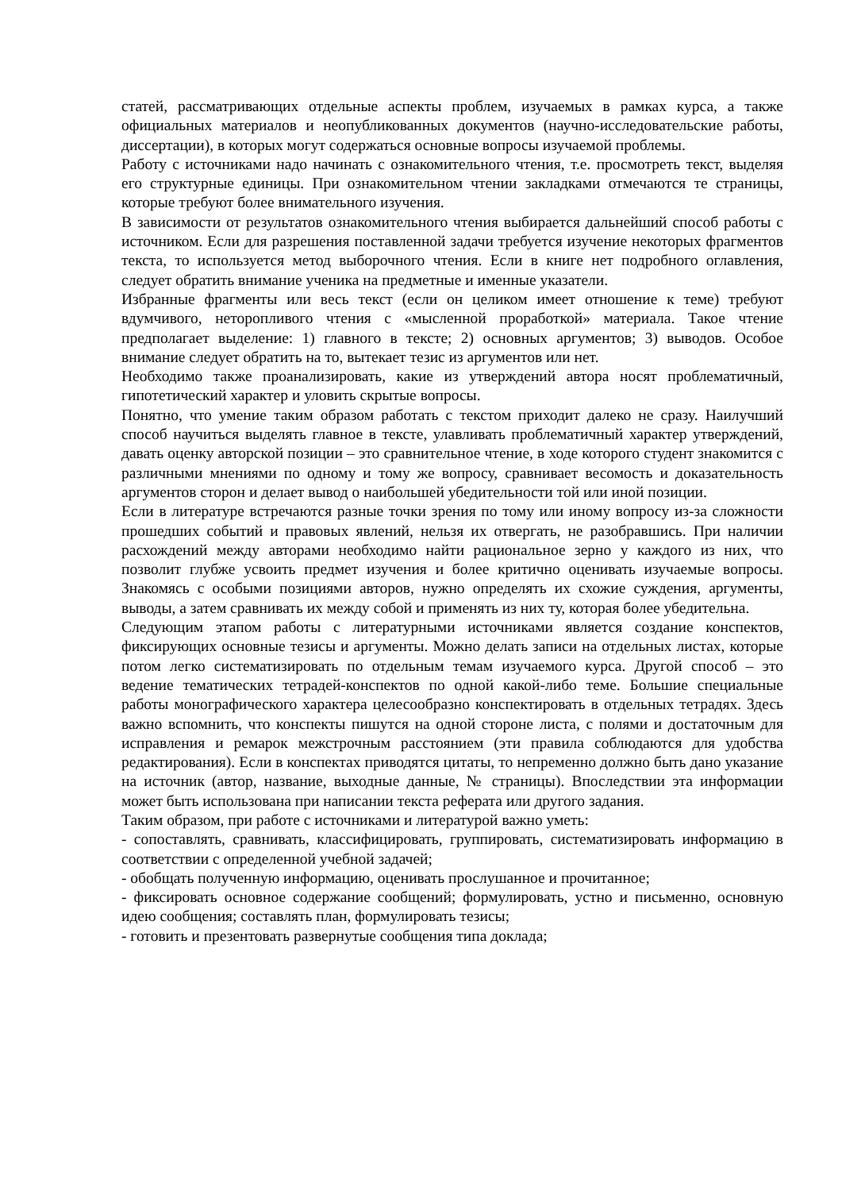статей, рассматривающих отдельные аспекты проблем, изучаемых в рамках курса, а также официальных материалов и неопубликованных документов (научно-исследовательские работы, диссертации), в которых могут содержаться основные вопросы изучаемой проблемы.
Работу с источниками надо начинать с ознакомительного чтения, т.е. просмотреть текст, выделяя его структурные единицы. При ознакомительном чтении закладками отмечаются те страницы, которые требуют более внимательного изучения.
В зависимости от результатов ознакомительного чтения выбирается дальнейший способ работы с источником. Если для разрешения поставленной задачи требуется изучение некоторых фрагментов текста, то используется метод выборочного чтения. Если в книге нет подробного оглавления, следует обратить внимание ученика на предметные и именные указатели.
Избранные фрагменты или весь текст (если он целиком имеет отношение к теме) требуют вдумчивого, неторопливого чтения с «мысленной проработкой» материала. Такое чтение предполагает выделение: 1) главного в тексте; 2) основных аргументов; 3) выводов. Особое внимание следует обратить на то, вытекает тезис из аргументов или нет.
Необходимо также проанализировать, какие из утверждений автора носят проблематичный, гипотетический характер и уловить скрытые вопросы.
Понятно, что умение таким образом работать с текстом приходит далеко не сразу. Наилучший способ научиться выделять главное в тексте, улавливать проблематичный характер утверждений, давать оценку авторской позиции – это сравнительное чтение, в ходе которого студент знакомится с различными мнениями по одному и тому же вопросу, сравнивает весомость и доказательность аргументов сторон и делает вывод о наибольшей убедительности той или иной позиции.
Если в литературе встречаются разные точки зрения по тому или иному вопросу из-за сложности прошедших событий и правовых явлений, нельзя их отвергать, не разобравшись. При наличии расхождений между авторами необходимо найти рациональное зерно у каждого из них, что позволит глубже усвоить предмет изучения и более критично оценивать изучаемые вопросы. Знакомясь с особыми позициями авторов, нужно определять их схожие суждения, аргументы, выводы, а затем сравнивать их между собой и применять из них ту, которая более убедительна.
Следующим этапом работы с литературными источниками является создание конспектов, фиксирующих основные тезисы и аргументы. Можно делать записи на отдельных листах, которые потом легко систематизировать по отдельным темам изучаемого курса. Другой способ – это ведение тематических тетрадей-конспектов по одной какой-либо теме. Большие специальные работы монографического характера целесообразно конспектировать в отдельных тетрадях. Здесь важно вспомнить, что конспекты пишутся на одной стороне листа, с полями и достаточным для исправления и ремарок межстрочным расстоянием (эти правила соблюдаются для удобства редактирования). Если в конспектах приводятся цитаты, то непременно должно быть дано указание на источник (автор, название, выходные данные, № страницы). Впоследствии эта информации может быть использована при написании текста реферата или другого задания.
Таким образом, при работе с источниками и литературой важно уметь:
- сопоставлять, сравнивать, классифицировать, группировать, систематизировать информацию в соответствии с определенной учебной задачей;
- обобщать полученную информацию, оценивать прослушанное и прочитанное;
- фиксировать основное содержание сообщений; формулировать, устно и письменно, основную идею сообщения; составлять план, формулировать тезисы;
- готовить и презентовать развернутые сообщения типа доклада;